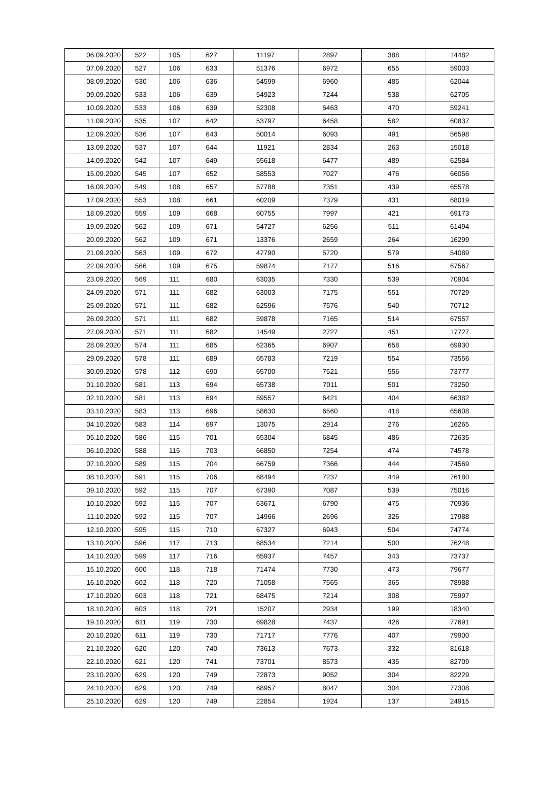| 06.09.2020 | 522 | 105 | 627 | 11197 | 2897 | 388 | 14482 |
| 07.09.2020 | 527 | 106 | 633 | 51376 | 6972 | 655 | 59003 |
| 08.09.2020 | 530 | 106 | 636 | 54599 | 6960 | 485 | 62044 |
| 09.09.2020 | 533 | 106 | 639 | 54923 | 7244 | 538 | 62705 |
| 10.09.2020 | 533 | 106 | 639 | 52308 | 6463 | 470 | 59241 |
| 11.09.2020 | 535 | 107 | 642 | 53797 | 6458 | 582 | 60837 |
| 12.09.2020 | 536 | 107 | 643 | 50014 | 6093 | 491 | 56598 |
| 13.09.2020 | 537 | 107 | 644 | 11921 | 2834 | 263 | 15018 |
| 14.09.2020 | 542 | 107 | 649 | 55618 | 6477 | 489 | 62584 |
| 15.09.2020 | 545 | 107 | 652 | 58553 | 7027 | 476 | 66056 |
| 16.09.2020 | 549 | 108 | 657 | 57788 | 7351 | 439 | 65578 |
| 17.09.2020 | 553 | 108 | 661 | 60209 | 7379 | 431 | 68019 |
| 18.09.2020 | 559 | 109 | 668 | 60755 | 7997 | 421 | 69173 |
| 19.09.2020 | 562 | 109 | 671 | 54727 | 6256 | 511 | 61494 |
| 20.09.2020 | 562 | 109 | 671 | 13376 | 2659 | 264 | 16299 |
| 21.09.2020 | 563 | 109 | 672 | 47790 | 5720 | 579 | 54089 |
| 22.09.2020 | 566 | 109 | 675 | 59874 | 7177 | 516 | 67567 |
| 23.09.2020 | 569 | 111 | 680 | 63035 | 7330 | 539 | 70904 |
| 24.09.2020 | 571 | 111 | 682 | 63003 | 7175 | 551 | 70729 |
| 25.09.2020 | 571 | 111 | 682 | 62596 | 7576 | 540 | 70712 |
| 26.09.2020 | 571 | 111 | 682 | 59878 | 7165 | 514 | 67557 |
| 27.09.2020 | 571 | 111 | 682 | 14549 | 2727 | 451 | 17727 |
| 28.09.2020 | 574 | 111 | 685 | 62365 | 6907 | 658 | 69930 |
| 29.09.2020 | 578 | 111 | 689 | 65783 | 7219 | 554 | 73556 |
| 30.09.2020 | 578 | 112 | 690 | 65700 | 7521 | 556 | 73777 |
| 01.10.2020 | 581 | 113 | 694 | 65738 | 7011 | 501 | 73250 |
| 02.10.2020 | 581 | 113 | 694 | 59557 | 6421 | 404 | 66382 |
| 03.10.2020 | 583 | 113 | 696 | 58630 | 6560 | 418 | 65608 |
| 04.10.2020 | 583 | 114 | 697 | 13075 | 2914 | 276 | 16265 |
| 05.10.2020 | 586 | 115 | 701 | 65304 | 6845 | 486 | 72635 |
| 06.10.2020 | 588 | 115 | 703 | 66850 | 7254 | 474 | 74578 |
| 07.10.2020 | 589 | 115 | 704 | 66759 | 7366 | 444 | 74569 |
| 08.10.2020 | 591 | 115 | 706 | 68494 | 7237 | 449 | 76180 |
| 09.10.2020 | 592 | 115 | 707 | 67390 | 7087 | 539 | 75016 |
| 10.10.2020 | 592 | 115 | 707 | 63671 | 6790 | 475 | 70936 |
| 11.10.2020 | 592 | 115 | 707 | 14966 | 2696 | 326 | 17988 |
| 12.10.2020 | 595 | 115 | 710 | 67327 | 6943 | 504 | 74774 |
| 13.10.2020 | 596 | 117 | 713 | 68534 | 7214 | 500 | 76248 |
| 14.10.2020 | 599 | 117 | 716 | 65937 | 7457 | 343 | 73737 |
| 15.10.2020 | 600 | 118 | 718 | 71474 | 7730 | 473 | 79677 |
| 16.10.2020 | 602 | 118 | 720 | 71058 | 7565 | 365 | 78988 |
| 17.10.2020 | 603 | 118 | 721 | 68475 | 7214 | 308 | 75997 |
| 18.10.2020 | 603 | 118 | 721 | 15207 | 2934 | 199 | 18340 |
| 19.10.2020 | 611 | 119 | 730 | 69828 | 7437 | 426 | 77691 |
| 20.10.2020 | 611 | 119 | 730 | 71717 | 7776 | 407 | 79900 |
| 21.10.2020 | 620 | 120 | 740 | 73613 | 7673 | 332 | 81618 |
| 22.10.2020 | 621 | 120 | 741 | 73701 | 8573 | 435 | 82709 |
| 23.10.2020 | 629 | 120 | 749 | 72873 | 9052 | 304 | 82229 |
| 24.10.2020 | 629 | 120 | 749 | 68957 | 8047 | 304 | 77308 |
| 25.10.2020 | 629 | 120 | 749 | 22854 | 1924 | 137 | 24915 |